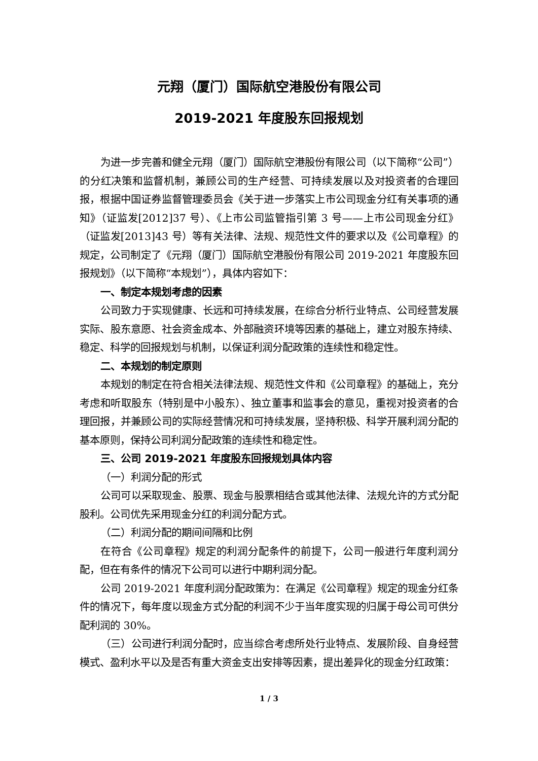元翔（厦门）国际航空港股份有限公司
2019-2021 年度股东回报规划
为进一步完善和健全元翔（厦门）国际航空港股份有限公司（以下简称“公司”）的分红决策和监督机制，兼顾公司的生产经营、可持续发展以及对投资者的合理回报，根据中国证券监督管理委员会《关于进一步落实上市公司现金分红有关事项的通知》（证监发[2012]37 号）、《上市公司监管指引第 3 号——上市公司现金分红》（证监发[2013]43 号）等有关法律、法规、规范性文件的要求以及《公司章程》的规定，公司制定了《元翔（厦门）国际航空港股份有限公司 2019-2021 年度股东回报规划》（以下简称“本规划”），具体内容如下：
一、制定本规划考虑的因素
公司致力于实现健康、长远和可持续发展，在综合分析行业特点、公司经营发展实际、股东意愿、社会资金成本、外部融资环境等因素的基础上，建立对股东持续、稳定、科学的回报规划与机制，以保证利润分配政策的连续性和稳定性。
二、本规划的制定原则
本规划的制定在符合相关法律法规、规范性文件和《公司章程》的基础上，充分考虑和听取股东（特别是中小股东）、独立董事和监事会的意见，重视对投资者的合理回报，并兼顾公司的实际经营情况和可持续发展，坚持积极、科学开展利润分配的基本原则，保持公司利润分配政策的连续性和稳定性。
三、公司 2019-2021 年度股东回报规划具体内容
（一）利润分配的形式
公司可以采取现金、股票、现金与股票相结合或其他法律、法规允许的方式分配股利。公司优先采用现金分红的利润分配方式。
（二）利润分配的期间间隔和比例
在符合《公司章程》规定的利润分配条件的前提下，公司一般进行年度利润分配，但在有条件的情况下公司可以进行中期利润分配。
公司 2019-2021 年度利润分配政策为：在满足《公司章程》规定的现金分红条件的情况下，每年度以现金方式分配的利润不少于当年度实现的归属于母公司可供分配利润的 30%。
（三）公司进行利润分配时，应当综合考虑所处行业特点、发展阶段、自身经营模式、盈利水平以及是否有重大资金支出安排等因素，提出差异化的现金分红政策：
1 / 3